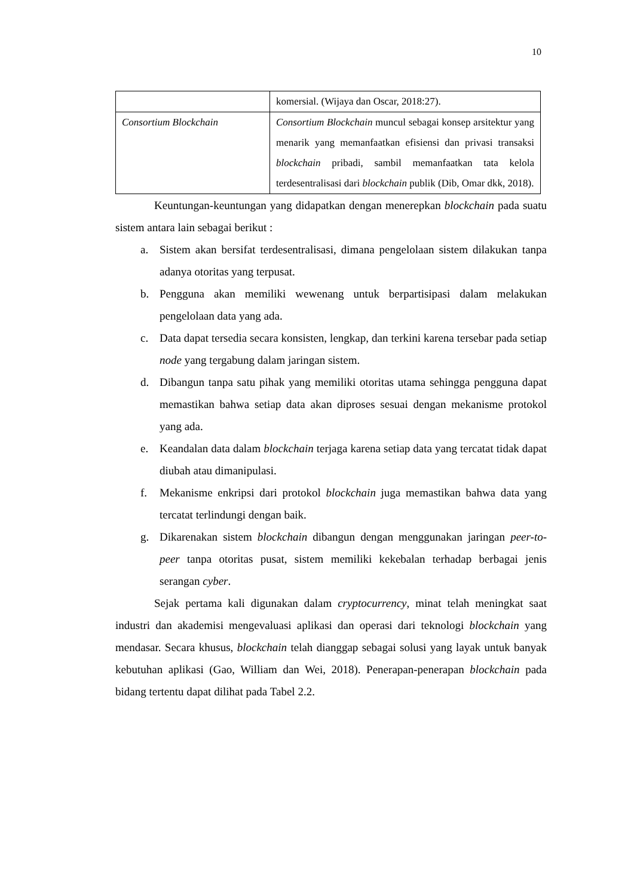10
| | komersial. (Wijaya dan Oscar, 2018:27). |
| Consortium Blockchain | Consortium Blockchain muncul sebagai konsep arsitektur yang menarik yang memanfaatkan efisiensi dan privasi transaksi blockchain pribadi, sambil memanfaatkan tata kelola terdesentralisasi dari blockchain publik (Dib, Omar dkk, 2018). |
Keuntungan-keuntungan yang didapatkan dengan menerepkan blockchain pada suatu sistem antara lain sebagai berikut :
a. Sistem akan bersifat terdesentralisasi, dimana pengelolaan sistem dilakukan tanpa adanya otoritas yang terpusat.
b. Pengguna akan memiliki wewenang untuk berpartisipasi dalam melakukan pengelolaan data yang ada.
c. Data dapat tersedia secara konsisten, lengkap, dan terkini karena tersebar pada setiap node yang tergabung dalam jaringan sistem.
d. Dibangun tanpa satu pihak yang memiliki otoritas utama sehingga pengguna dapat memastikan bahwa setiap data akan diproses sesuai dengan mekanisme protokol yang ada.
e. Keandalan data dalam blockchain terjaga karena setiap data yang tercatat tidak dapat diubah atau dimanipulasi.
f. Mekanisme enkripsi dari protokol blockchain juga memastikan bahwa data yang tercatat terlindungi dengan baik.
g. Dikarenakan sistem blockchain dibangun dengan menggunakan jaringan peer-to-peer tanpa otoritas pusat, sistem memiliki kekebalan terhadap berbagai jenis serangan cyber.
Sejak pertama kali digunakan dalam cryptocurrency, minat telah meningkat saat industri dan akademisi mengevaluasi aplikasi dan operasi dari teknologi blockchain yang mendasar. Secara khusus, blockchain telah dianggap sebagai solusi yang layak untuk banyak kebutuhan aplikasi (Gao, William dan Wei, 2018). Penerapan-penerapan blockchain pada bidang tertentu dapat dilihat pada Tabel 2.2.